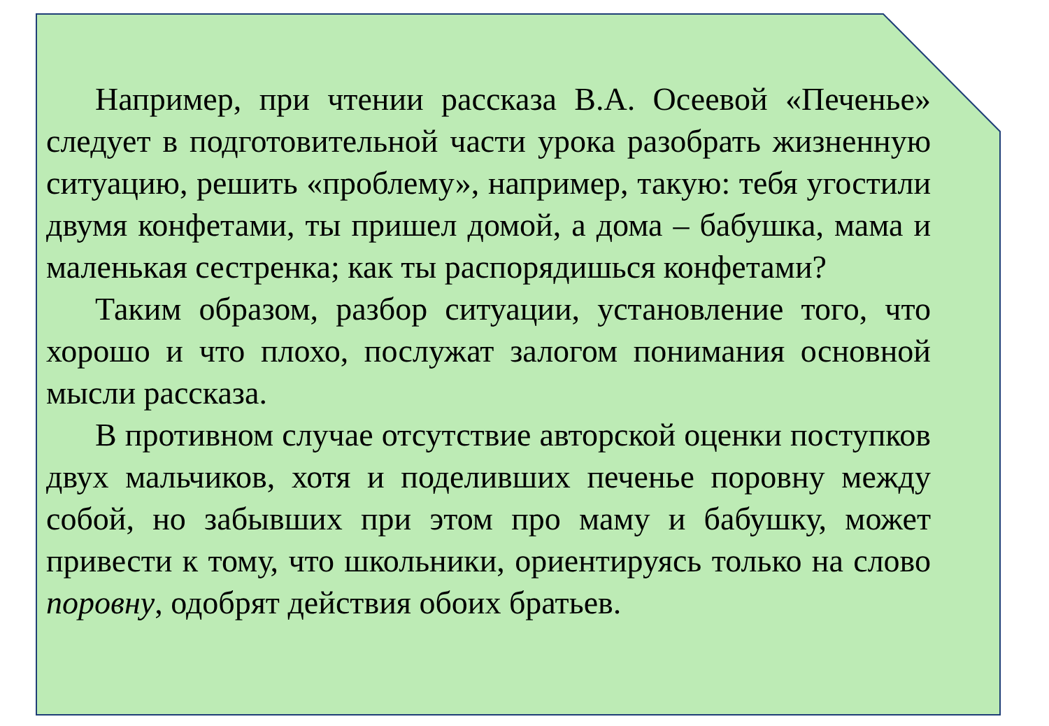Например, при чтении рассказа В.А. Осеевой «Печенье» следует в подготовительной части урока разобрать жизненную ситуацию, решить «проблему», например, такую: тебя угостили двумя конфетами, ты пришел домой, а дома – бабушка, мама и маленькая сестренка; как ты распорядишься конфетами?
Таким образом, разбор ситуации, установление того, что хорошо и что плохо, послужат залогом понимания основной мысли рассказа.
В противном случае отсутствие авторской оценки поступков двух мальчиков, хотя и поделивших печенье поровну между собой, но забывших при этом про маму и бабушку, может привести к тому, что школьники, ориентируясь только на слово поровну, одобрят действия обоих братьев.